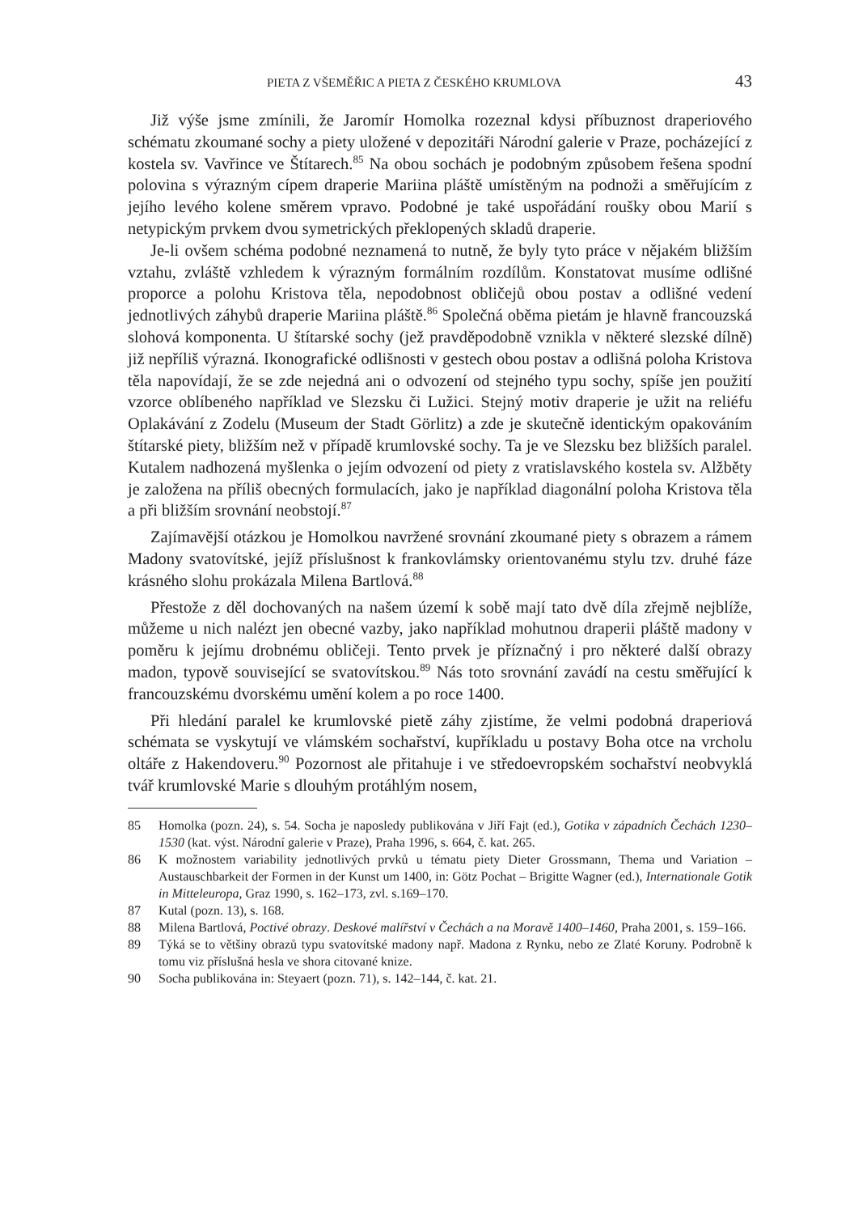PIETA Z VŠEMĚŘIC A PIETA Z ČESKÉHO KRUMLOVA 43
Již výše jsme zmínili, že Jaromír Homolka rozeznal kdysi příbuznost draperiového schématu zkoumané sochy a piety uložené v depozitáři Národní galerie v Praze, pocházející z kostela sv. Vavřince ve Štítarech.<sup>85</sup> Na obou sochách je podobným způsobem řešena spodní polovina s výrazným cípem draperie Mariina pláště umístěným na podnoži a směřujícím z jejího levého kolene směrem vpravo. Podobné je také uspořádání roušky obou Marií s netypickým prvkem dvou symetrických překlopených skladů draperie.
Je-li ovšem schéma podobné neznamená to nutně, že byly tyto práce v nějakém bližším vztahu, zvláště vzhledem k výrazným formálním rozdílům. Konstatovat musíme odlišné proporce a polohu Kristova těla, nepodobnost obličejů obou postav a odlišné vedení jednotlivých záhybů draperie Mariina pláště.<sup>86</sup> Společná oběma pietám je hlavně francouzská slohová komponenta. U štítarské sochy (jež pravděpodobně vznikla v některé slezské dílně) již nepříliš výrazná. Ikonografické odlišnosti v gestech obou postav a odlišná poloha Kristova těla napovídají, že se zde nejedná ani o odvození od stejného typu sochy, spíše jen použití vzorce oblíbeného například ve Slezsku či Lužici. Stejný motiv draperie je užit na reliéfu Oplakávání z Zodelu (Museum der Stadt Görlitz) a zde je skutečně identickým opakováním štítarské piety, bližším než v případě krumlovské sochy. Ta je ve Slezsku bez bližších paralel. Kutalem nadhozená myšlenka o jejím odvození od piety z vratislavského kostela sv. Alžběty je založena na příliš obecných formulacích, jako je například diagonální poloha Kristova těla a při bližším srovnání neobstojí.<sup>87</sup>
Zajímavější otázkou je Homolkou navržené srovnání zkoumané piety s obrazem a rámem Madony svatovítské, jejíž příslušnost k frankovlámsky orientovanému stylu tzv. druhé fáze krásného slohu prokázala Milena Bartlová.<sup>88</sup>
Přestože z děl dochovaných na našem území k sobě mají tato dvě díla zřejmě nejblíže, můžeme u nich nalézt jen obecné vazby, jako například mohutnou draperii pláště madony v poměru k jejímu drobnému obličeji. Tento prvek je příznačný i pro některé další obrazy madon, typově související se svatovítskou.<sup>89</sup> Nás toto srovnání zavádí na cestu směřující k francouzskému dvorskému umění kolem a po roce 1400.
Při hledání paralel ke krumlovské pietě záhy zjistíme, že velmi podobná draperiová schémata se vyskytují ve vlámském sochařství, kupříkladu u postavy Boha otce na vrcholu oltáře z Hakendoveru.<sup>90</sup> Pozornost ale přitahuje i ve středoevropském sochařství neobvyklá tvář krumlovské Marie s dlouhým protáhlým nosem,
85 Homolka (pozn. 24), s. 54. Socha je naposledy publikována v Jiří Fajt (ed.), Gotika v západních Čechách 1230–1530 (kat. výst. Národní galerie v Praze), Praha 1996, s. 664, č. kat. 265.
86 K možnostem variability jednotlivých prvků u tématu piety Dieter Grossmann, Thema und Variation – Austauschbarkeit der Formen in der Kunst um 1400, in: Götz Pochat – Brigitte Wagner (ed.), Internationale Gotik in Mitteleuropa, Graz 1990, s. 162–173, zvl. s.169–170.
87 Kutal (pozn. 13), s. 168.
88 Milena Bartlová, Poctivé obrazy. Deskové malířství v Čechách a na Moravě 1400–1460, Praha 2001, s. 159–166.
89 Týká se to většiny obrazů typu svatovítské madony např. Madona z Rynku, nebo ze Zlaté Koruny. Podrobně k tomu viz příslušná hesla ve shora citované knize.
90 Socha publikována in: Steyaert (pozn. 71), s. 142–144, č. kat. 21.